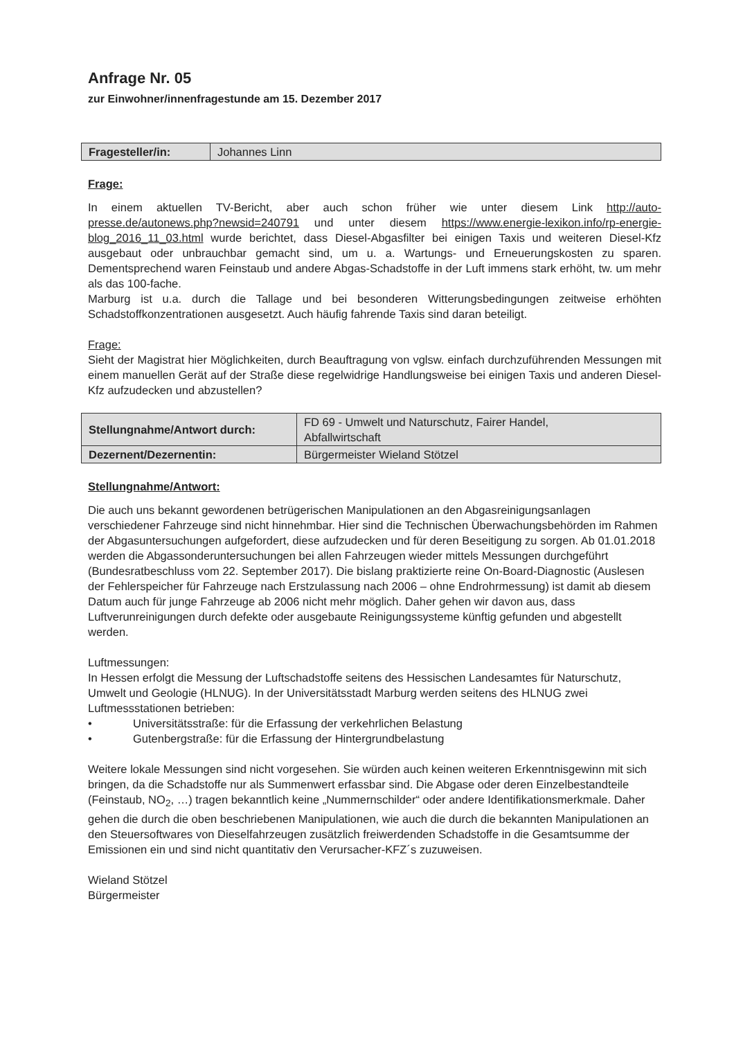Anfrage Nr. 05
zur Einwohner/innenfragestunde am 15. Dezember 2017
| Fragesteller/in: | Johannes Linn |
Frage:
In einem aktuellen TV-Bericht, aber auch schon früher wie unter diesem Link http://auto-presse.de/autonews.php?newsid=240791 und unter diesem https://www.energie-lexikon.info/rp-energie-blog_2016_11_03.html wurde berichtet, dass Diesel-Abgasfilter bei einigen Taxis und weiteren Diesel-Kfz ausgebaut oder unbrauchbar gemacht sind, um u. a. Wartungs- und Erneuerungskosten zu sparen. Dementsprechend waren Feinstaub und andere Abgas-Schadstoffe in der Luft immens stark erhöht, tw. um mehr als das 100-fache.
Marburg ist u.a. durch die Tallage und bei besonderen Witterungsbedingungen zeitweise erhöhten Schadstoffkonzentrationen ausgesetzt. Auch häufig fahrende Taxis sind daran beteiligt.
Frage:
Sieht der Magistrat hier Möglichkeiten, durch Beauftragung von vglsw. einfach durchzuführenden Messungen mit einem manuellen Gerät auf der Straße diese regelwidrige Handlungsweise bei einigen Taxis und anderen Diesel-Kfz aufzudecken und abzustellen?
| Stellungnahme/Antwort durch: | FD 69 - Umwelt und Naturschutz, Fairer Handel, Abfallwirtschaft |
| Dezernent/Dezernentin: | Bürgermeister Wieland Stötzel |
Stellungnahme/Antwort:
Die auch uns bekannt gewordenen betrügerischen Manipulationen an den Abgasreinigungsanlagen verschiedener Fahrzeuge sind nicht hinnehmbar. Hier sind die Technischen Überwachungsbehörden im Rahmen der Abgasuntersuchungen aufgefordert, diese aufzudecken und für deren Beseitigung zu sorgen. Ab 01.01.2018 werden die Abgassonderuntersuchungen bei allen Fahrzeugen wieder mittels Messungen durchgeführt (Bundesratbeschluss vom 22. September 2017). Die bislang praktizierte reine On-Board-Diagnostic (Auslesen der Fehlerspeicher für Fahrzeuge nach Erstzulassung nach 2006 – ohne Endrohrmessung) ist damit ab diesem Datum auch für junge Fahrzeuge ab 2006 nicht mehr möglich. Daher gehen wir davon aus, dass Luftverunreinigungen durch defekte oder ausgebaute Reinigungssysteme künftig gefunden und abgestellt werden.
Luftmessungen:
In Hessen erfolgt die Messung der Luftschadstoffe seitens des Hessischen Landesamtes für Naturschutz, Umwelt und Geologie (HLNUG). In der Universitätsstadt Marburg werden seitens des HLNUG zwei Luftmessstationen betrieben:
• Universitätsstraße: für die Erfassung der verkehrlichen Belastung
• Gutenbergstraße: für die Erfassung der Hintergrundbelastung
Weitere lokale Messungen sind nicht vorgesehen. Sie würden auch keinen weiteren Erkenntnisgewinn mit sich bringen, da die Schadstoffe nur als Summenwert erfassbar sind. Die Abgase oder deren Einzelbestandteile (Feinstaub, NO<sub>2</sub>, …) tragen bekanntlich keine „Nummernschilder“ oder andere Identifikationsmerkmale. Daher gehen die durch die oben beschriebenen Manipulationen, wie auch die durch die bekannten Manipulationen an den Steuersoftwares von Dieselfahrzeugen zusätzlich freiwerdenden Schadstoffe in die Gesamtsumme der Emissionen ein und sind nicht quantitativ den Verursacher-KFZ´s zuzuweisen.
Wieland Stötzel
Bürgermeister